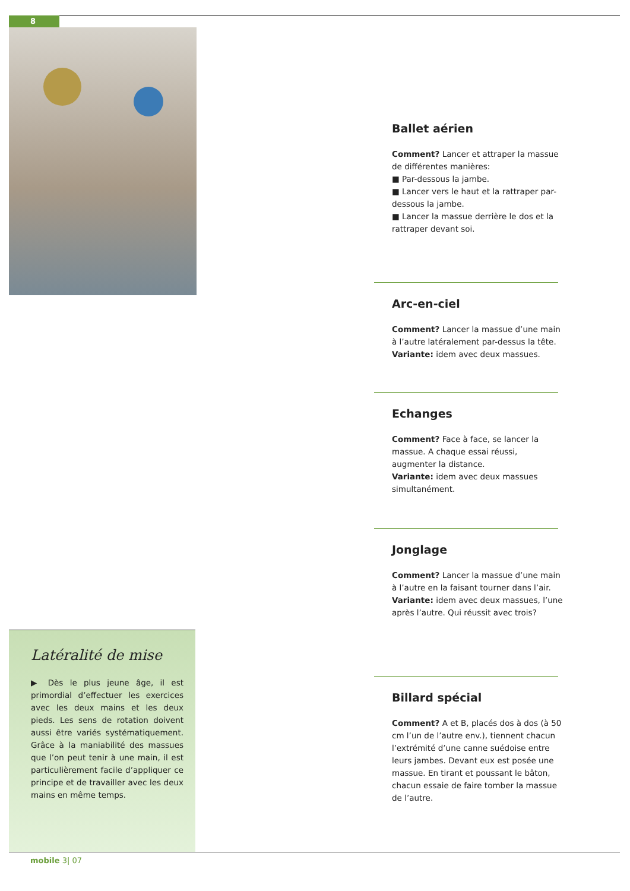8
Ballet aérien
Comment? Lancer et attraper la massue de différentes manières:
■ Par-dessous la jambe.
■ Lancer vers le haut et la rattraper par-dessous la jambe.
■ Lancer la massue derrière le dos et la rattraper devant soi.
Arc-en-ciel
Comment? Lancer la massue d’une main à l’autre latéralement par-dessus la tête.
Variante: idem avec deux massues.
Echanges
Comment? Face à face, se lancer la massue. A chaque essai réussi, augmenter la distance.
Variante: idem avec deux massues simultanément.
Jonglage
Comment? Lancer la massue d’une main à l’autre en la faisant tourner dans l’air.
Variante: idem avec deux massues, l’une après l’autre. Qui réussit avec trois?
Billard spécial
Comment? A et B, placés dos à dos (à 50 cm l’un de l’autre env.), tiennent chacun l’extrémité d’une canne suédoise entre leurs jambes. Devant eux est posée une massue. En tirant et poussant le bâton, chacun essaie de faire tomber la massue de l’autre.
Latéralité de mise
▶ Dès le plus jeune âge, il est primordial d’effectuer les exercices avec les deux mains et les deux pieds. Les sens de rotation doivent aussi être variés systématiquement. Grâce à la maniabilité des massues que l’on peut tenir à une main, il est particulièrement facile d’appliquer ce principe et de travailler avec les deux mains en même temps.
mobile 3| 07